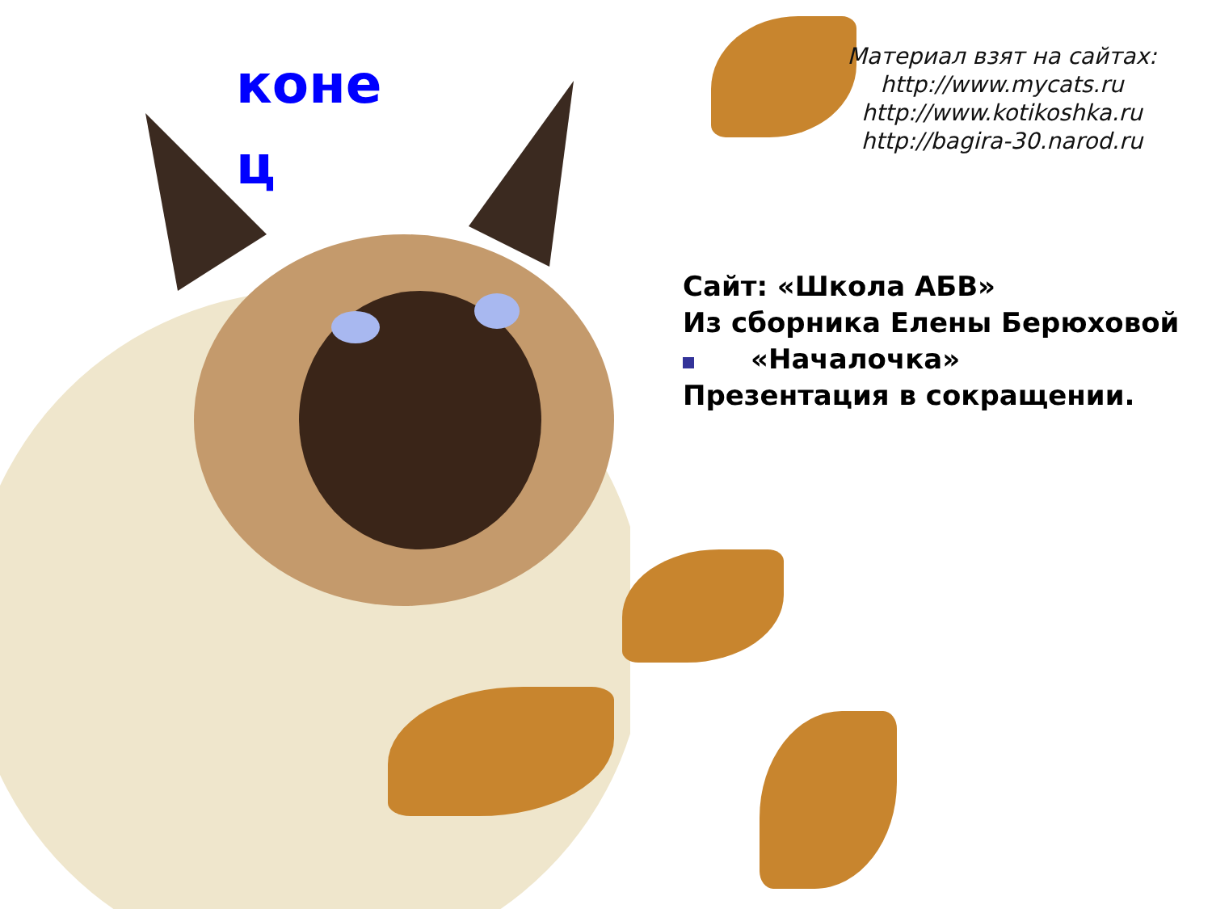коне ц
Материал взят на сайтах:
http://www.mycats.ru
http://www.kotikoshka.ru
http://bagira-30.narod.ru
Сайт: «Школа АБВ»
Из сборника Елены Берюховой
«Началочка»
Презентация в сокращении.